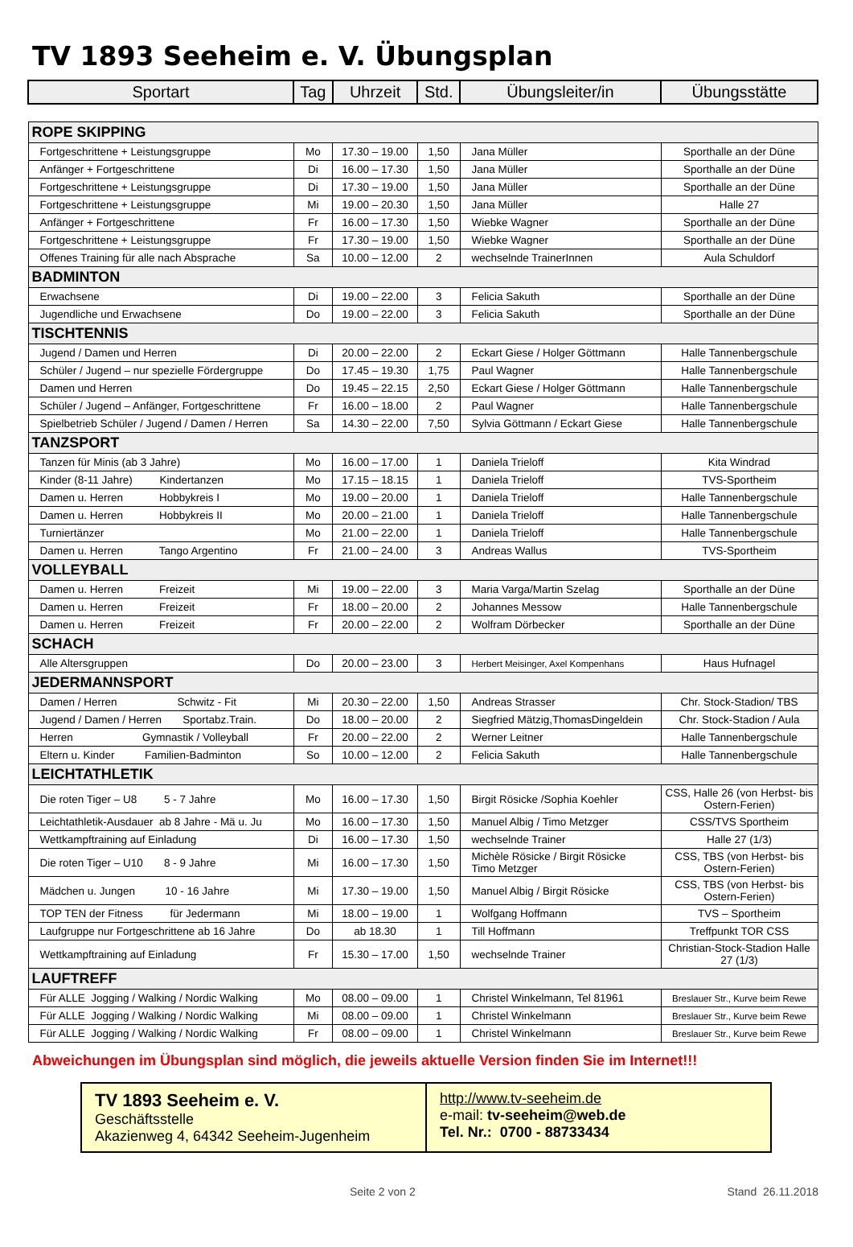TV 1893 Seeheim e. V. Übungsplan
| Sportart | Tag | Uhrzeit | Std. | Übungsleiter/in | Übungsstätte |
| --- | --- | --- | --- | --- | --- |
| ROPE SKIPPING | | | | | |
| Fortgeschrittene + Leistungsgruppe | Mo | 17.30 – 19.00 | 1,50 | Jana Müller | Sporthalle an der Düne |
| Anfänger + Fortgeschrittene | Di | 16.00 – 17.30 | 1,50 | Jana Müller | Sporthalle an der Düne |
| Fortgeschrittene + Leistungsgruppe | Di | 17.30 – 19.00 | 1,50 | Jana Müller | Sporthalle an der Düne |
| Fortgeschrittene + Leistungsgruppe | Mi | 19.00 – 20.30 | 1,50 | Jana Müller | Halle 27 |
| Anfänger + Fortgeschrittene | Fr | 16.00 – 17.30 | 1,50 | Wiebke Wagner | Sporthalle an der Düne |
| Fortgeschrittene + Leistungsgruppe | Fr | 17.30 – 19.00 | 1,50 | Wiebke Wagner | Sporthalle an der Düne |
| Offenes Training für alle nach Absprache | Sa | 10.00 – 12.00 | 2 | wechselnde TrainerInnen | Aula Schuldorf |
| BADMINTON | | | | | |
| Erwachsene | Di | 19.00 – 22.00 | 3 | Felicia Sakuth | Sporthalle an der Düne |
| Jugendliche und Erwachsene | Do | 19.00 – 22.00 | 3 | Felicia Sakuth | Sporthalle an der Düne |
| TISCHTENNIS | | | | | |
| Jugend / Damen und Herren | Di | 20.00 – 22.00 | 2 | Eckart Giese / Holger Göttmann | Halle Tannenbergschule |
| Schüler / Jugend – nur spezielle Fördergruppe | Do | 17.45 – 19.30 | 1,75 | Paul Wagner | Halle Tannenbergschule |
| Damen und Herren | Do | 19.45 – 22.15 | 2,50 | Eckart Giese / Holger Göttmann | Halle Tannenbergschule |
| Schüler / Jugend – Anfänger, Fortgeschrittene | Fr | 16.00 – 18.00 | 2 | Paul Wagner | Halle Tannenbergschule |
| Spielbetrieb Schüler / Jugend / Damen / Herren | Sa | 14.30 – 22.00 | 7,50 | Sylvia Göttmann / Eckart Giese | Halle Tannenbergschule |
| TANZSPORT | | | | | |
| Tanzen für Minis (ab 3 Jahre) | Mo | 16.00 – 17.00 | 1 | Daniela Trieloff | Kita Windrad |
| Kinder (8-11 Jahre) Kindertanzen | Mo | 17.15 – 18.15 | 1 | Daniela Trieloff | TVS-Sportheim |
| Damen u. Herren Hobbykreis I | Mo | 19.00 – 20.00 | 1 | Daniela Trieloff | Halle Tannenbergschule |
| Damen u. Herren Hobbykreis II | Mo | 20.00 – 21.00 | 1 | Daniela Trieloff | Halle Tannenbergschule |
| Turniertänzer | Mo | 21.00 – 22.00 | 1 | Daniela Trieloff | Halle Tannenbergschule |
| Damen u. Herren Tango Argentino | Fr | 21.00 – 24.00 | 3 | Andreas Wallus | TVS-Sportheim |
| VOLLEYBALL | | | | | |
| Damen u. Herren Freizeit | Mi | 19.00 – 22.00 | 3 | Maria Varga/Martin Szelag | Sporthalle an der Düne |
| Damen u. Herren Freizeit | Fr | 18.00 – 20.00 | 2 | Johannes Messow | Halle Tannenbergschule |
| Damen u. Herren Freizeit | Fr | 20.00 – 22.00 | 2 | Wolfram Dörbecker | Sporthalle an der Düne |
| SCHACH | | | | | |
| Alle Altersgruppen | Do | 20.00 – 23.00 | 3 | Herbert Meisinger, Axel Kompenhans | Haus Hufnagel |
| JEDERMANNSPORT | | | | | |
| Damen / Herren Schwitz - Fit | Mi | 20.30 – 22.00 | 1,50 | Andreas Strasser | Chr. Stock-Stadion/ TBS |
| Jugend / Damen / Herren Sportabz.Train. | Do | 18.00 – 20.00 | 2 | Siegfried Mätzig,ThomasDingeldein | Chr. Stock-Stadion / Aula |
| Herren Gymnastik / Volleyball | Fr | 20.00 – 22.00 | 2 | Werner Leitner | Halle Tannenbergschule |
| Eltern u. Kinder Familien-Badminton | So | 10.00 – 12.00 | 2 | Felicia Sakuth | Halle Tannenbergschule |
| LEICHTATHLETIK | | | | | |
| Die roten Tiger – U8 5 - 7 Jahre | Mo | 16.00 – 17.30 | 1,50 | Birgit Rösicke /Sophia Koehler | CSS, Halle 26 (von Herbst- bis Ostern-Ferien) |
| Leichtathletik-Ausdauer ab 8 Jahre - Mä u. Ju | Mo | 16.00 – 17.30 | 1,50 | Manuel Albig / Timo Metzger | CSS/TVS Sportheim |
| Wettkampftraining auf Einladung | Di | 16.00 – 17.30 | 1,50 | wechselnde Trainer | Halle 27 (1/3) |
| Die roten Tiger – U10 8 - 9 Jahre | Mi | 16.00 – 17.30 | 1,50 | Michèle Rösicke / Birgit Rösicke Timo Metzger | CSS, TBS (von Herbst- bis Ostern-Ferien) |
| Mädchen u. Jungen 10 - 16 Jahre | Mi | 17.30 – 19.00 | 1,50 | Manuel Albig / Birgit Rösicke | CSS, TBS (von Herbst- bis Ostern-Ferien) |
| TOP TEN der Fitness für Jedermann | Mi | 18.00 – 19.00 | 1 | Wolfgang Hoffmann | TVS – Sportheim |
| Laufgruppe nur Fortgeschrittene ab 16 Jahre | Do | ab 18.30 | 1 | Till Hoffmann | Treffpunkt TOR CSS |
| Wettkampftraining auf Einladung | Fr | 15.30 – 17.00 | 1,50 | wechselnde Trainer | Christian-Stock-Stadion Halle 27 (1/3) |
| LAUFTREFF | | | | | |
| Für ALLE Jogging / Walking / Nordic Walking | Mo | 08.00 – 09.00 | 1 | Christel Winkelmann, Tel 81961 | Breslauer Str., Kurve beim Rewe |
| Für ALLE Jogging / Walking / Nordic Walking | Mi | 08.00 – 09.00 | 1 | Christel Winkelmann | Breslauer Str., Kurve beim Rewe |
| Für ALLE Jogging / Walking / Nordic Walking | Fr | 08.00 – 09.00 | 1 | Christel Winkelmann | Breslauer Str., Kurve beim Rewe |
Abweichungen im Übungsplan sind möglich, die jeweils aktuelle Version finden Sie im Internet!!!
| TV 1893 Seeheim e. V. Geschäftsstelle Akazienweg 4, 64342 Seeheim-Jugenheim | http://www.tv-seeheim.de e-mail: tv-seeheim@web.de Tel. Nr.: 0700 - 88733434 |
Seite 2 von 2 Stand 26.11.2018